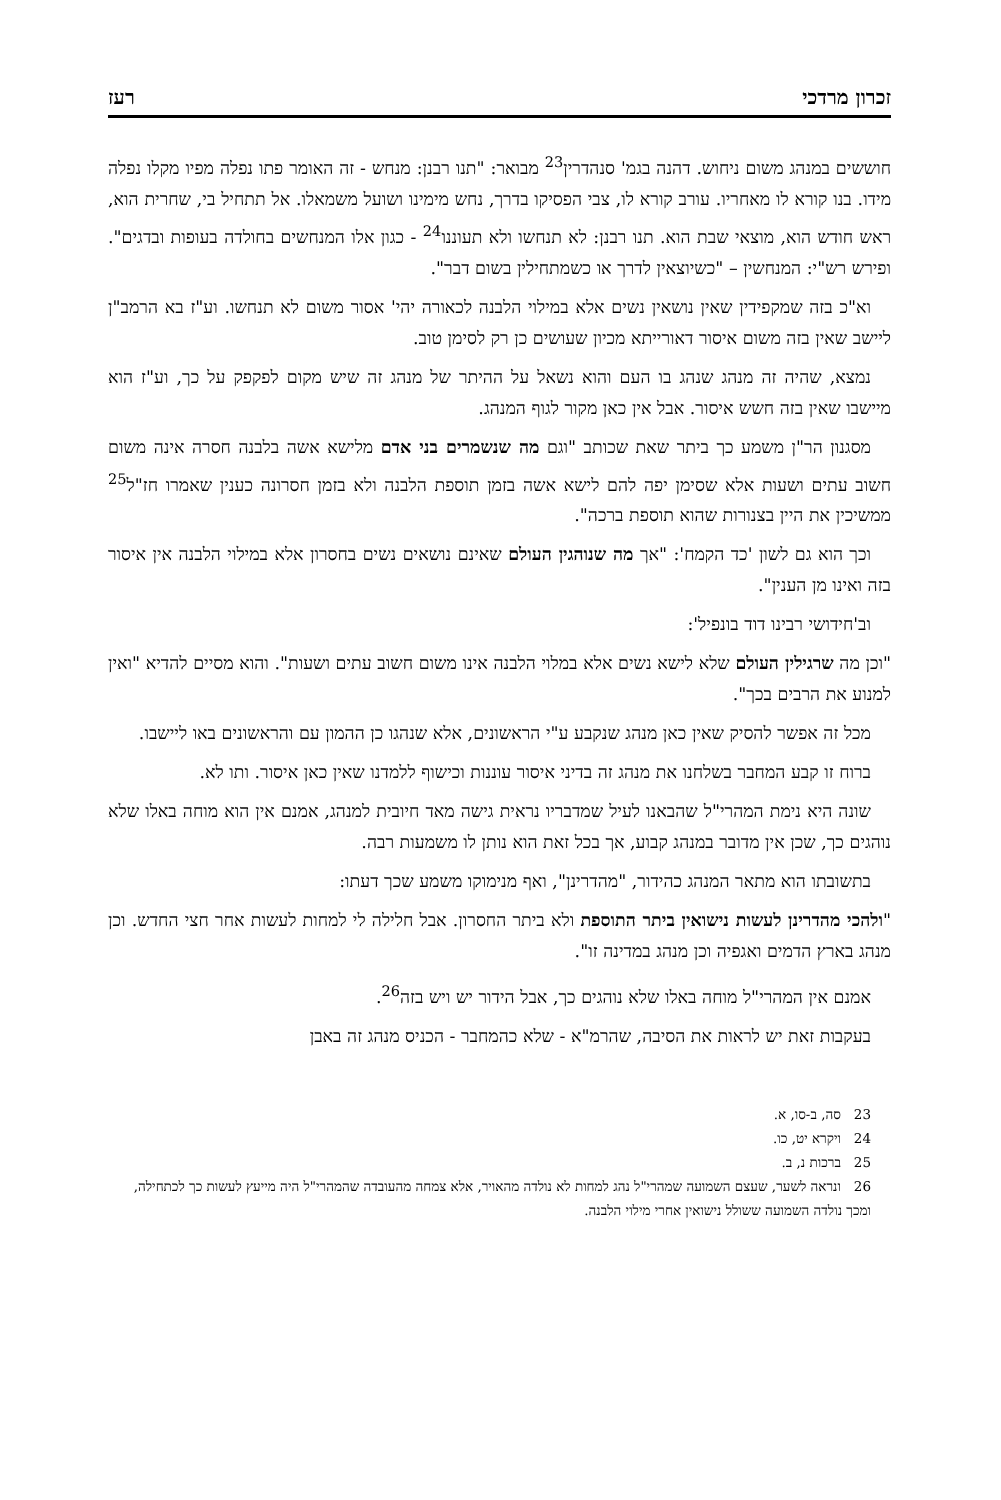זכרון מרדכי רעז
חוששים במנהג משום ניחוש. דהנה בגמ' סנהדרין<sup>23</sup> מבואר: "תנו רבנן: מנחש - זה האומר פתו נפלה מפיו מקלו נפלה מידו. בנו קורא לו מאחריו. עורב קורא לו, צבי הפסיקו בדרך, נחש מימינו ושועל משמאלו. אל תתחיל בי, שחרית הוא, ראש חודש הוא, מוצאי שבת הוא. תנו רבנן: לא תנחשו ולא תעוננו<sup>24</sup> - כגון אלו המנחשים בחולדה בעופות ובדגים". ופירש רש"י: המנחשין – "כשיוצאין לדרך או כשמתחילין בשום דבר".
וא"כ בזה שמקפידין שאין נושאין נשים אלא במילוי הלבנה לכאורה יהי' אסור משום לא תנחשו. וע"ז בא הרמב"ן ליישב שאין בזה משום איסור דאורייתא מכיון שעושים כן רק לסימן טוב.
נמצא, שהיה זה מנהג שנהג בו העם והוא נשאל על ההיתר של מנהג זה שיש מקום לפקפק על כך, וע"ז הוא מיישבו שאין בזה חשש איסור. אבל אין כאן מקור לגוף המנהג.
מסגנון הר"ן משמע כך ביתר שאת שכותב "וגם מה שנשמרים בני אדם מלישא אשה בלבנה חסרה אינה משום חשוב עתים ושעות אלא שסימן יפה להם לישא אשה בזמן תוספת הלבנה ולא בזמן חסרונה כענין שאמרו חז"ל<sup>25</sup> ממשיכין את היין בצנורות שהוא תוספת ברכה".
וכך הוא גם לשון 'כד הקמח': "אך מה שנוהגין העולם שאינם נושאים נשים בחסרון אלא במילוי הלבנה אין איסור בזה ואינו מן הענין".
וב'חידושי רבינו דוד בונפיל':
"וכן מה שרגילין העולם שלא לישא נשים אלא במלוי הלבנה אינו משום חשוב עתים ושעות". והוא מסיים להדיא "ואין למנוע את הרבים בכך".
מכל זה אפשר להסיק שאין כאן מנהג שנקבע ע"י הראשונים, אלא שנהגו כן ההמון עם והראשונים באו ליישבו.
ברוח זו קבע המחבר בשלחנו את מנהג זה בדיני איסור עוננות וכישוף ללמדנו שאין כאן איסור. ותו לא.
שונה היא נימת המהרי"ל שהבאנו לעיל שמדבריו נראית גישה מאד חיובית למנהג, אמנם אין הוא מוחה באלו שלא נוהגים כך, שכן אין מדובר במנהג קבוע, אך בכל זאת הוא נותן לו משמעות רבה.
בתשובתו הוא מתאר המנהג כהידור, "מהדרינן", ואף מנימוקו משמע שכך דעתו:
"ולהכי מהדרינן לעשות נישואין ביתר התוספת ולא ביתר החסרון. אבל חלילה לי למחות לעשות אחר חצי החדש. וכן מנהג בארץ הדמים ואגפיה וכן מנהג במדינה זו".
אמנם אין המהרי"ל מוחה באלו שלא נוהגים כך, אבל הידור יש ויש בזה<sup>26</sup>.
בעקבות זאת יש לראות את הסיבה, שהרמ"א - שלא כהמחבר - הכניס מנהג זה באבן
23 סה, ב-סו, א.
24 ויקרא יט, כו.
25 ברכות נ, ב.
26 ונראה לשער, שעצם השמועה שמהרי"ל נהג למחות לא נולדה מהאויר, אלא צמחה מהעובדה שהמהרי"ל היה מייעץ לעשות כך לכתחילה, ומכך נולדה השמועה ששולל נישואין אחרי מילוי הלבנה.